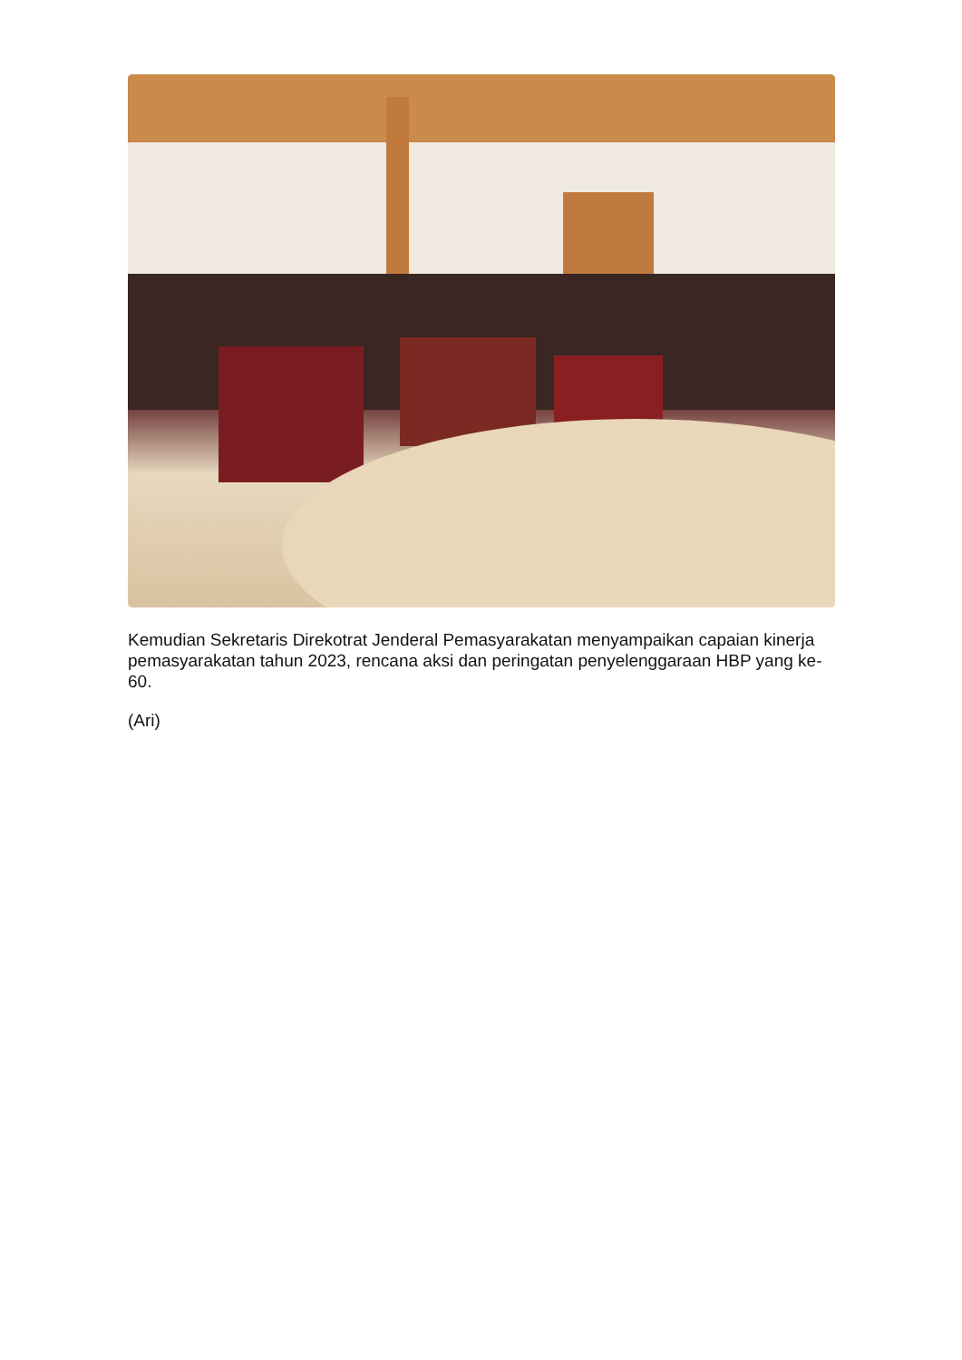Kemudian Sekretaris Direkotrat Jenderal Pemasyarakatan menyampaikan capaian kinerja pemasyarakatan tahun 2023, rencana aksi dan peringatan penyelenggaraan HBP yang ke-60.
(Ari)